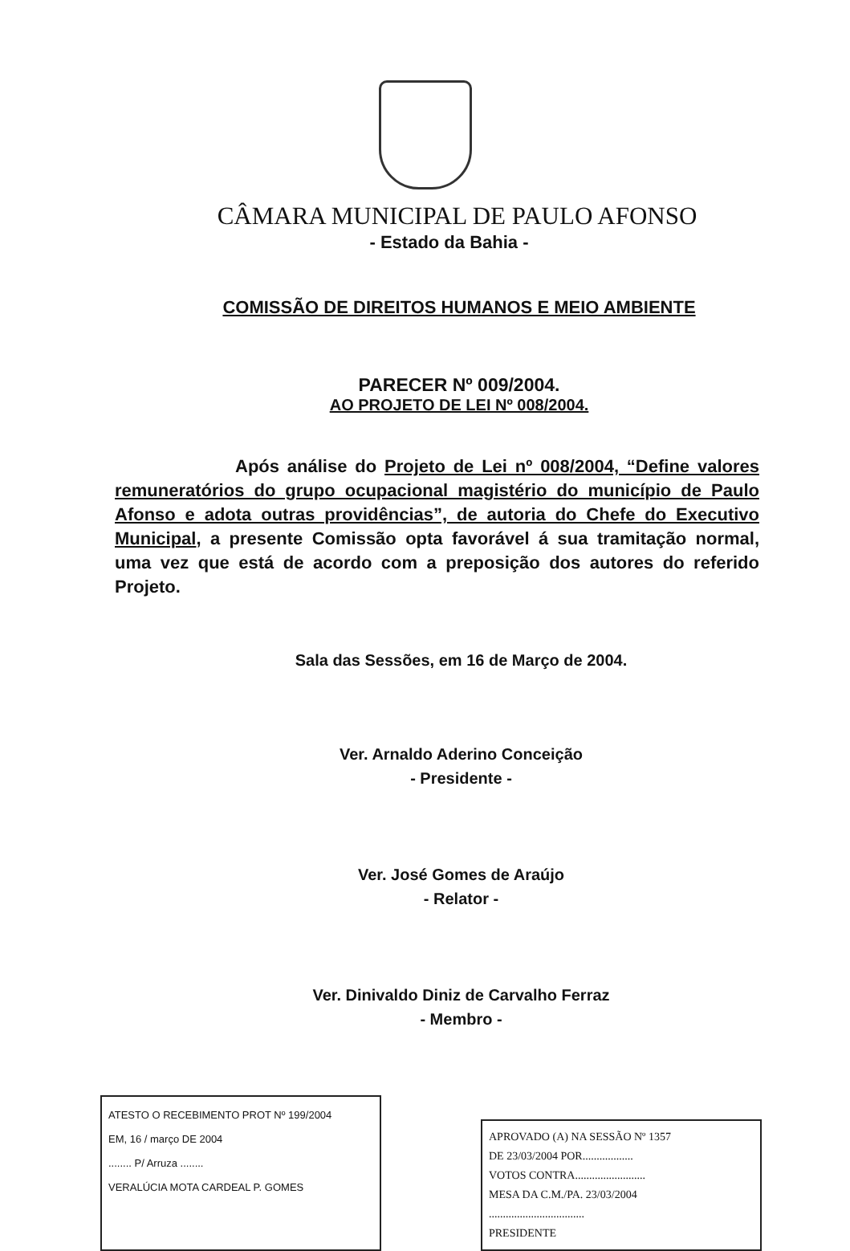CÂMARA MUNICIPAL DE PAULO AFONSO
- Estado da Bahia -
COMISSÃO DE DIREITOS HUMANOS E MEIO AMBIENTE
PARECER Nº 009/2004.
AO PROJETO DE LEI Nº 008/2004.
Após análise do Projeto de Lei nº 008/2004, “Define valores remuneratórios do grupo ocupacional magistério do município de Paulo Afonso e adota outras providências”, de autoria do Chefe do Executivo Municipal, a presente Comissão opta favorável á sua tramitação normal, uma vez que está de acordo com a preposição dos autores do referido Projeto.
Sala das Sessões, em 16 de Março de 2004.
Ver. Arnaldo Aderino Conceição
- Presidente -
Ver. José Gomes de Araújo
- Relator -
Ver. Dinivaldo Diniz de Carvalho Ferraz
- Membro -
ATESTO O RECEBIMENTO PROT Nº 199/2004
EM, 16 / março DE 2004
........ P/ Arruza ........
VERALÚCIA MOTA CARDEAL P. GOMES
APROVADO (A) NA SESSÃO Nº 1357
DE 23/03/2004 POR..................
VOTOS CONTRA.........................
MESA DA C.M./PA. 23/03/2004
..................................
PRESIDENTE